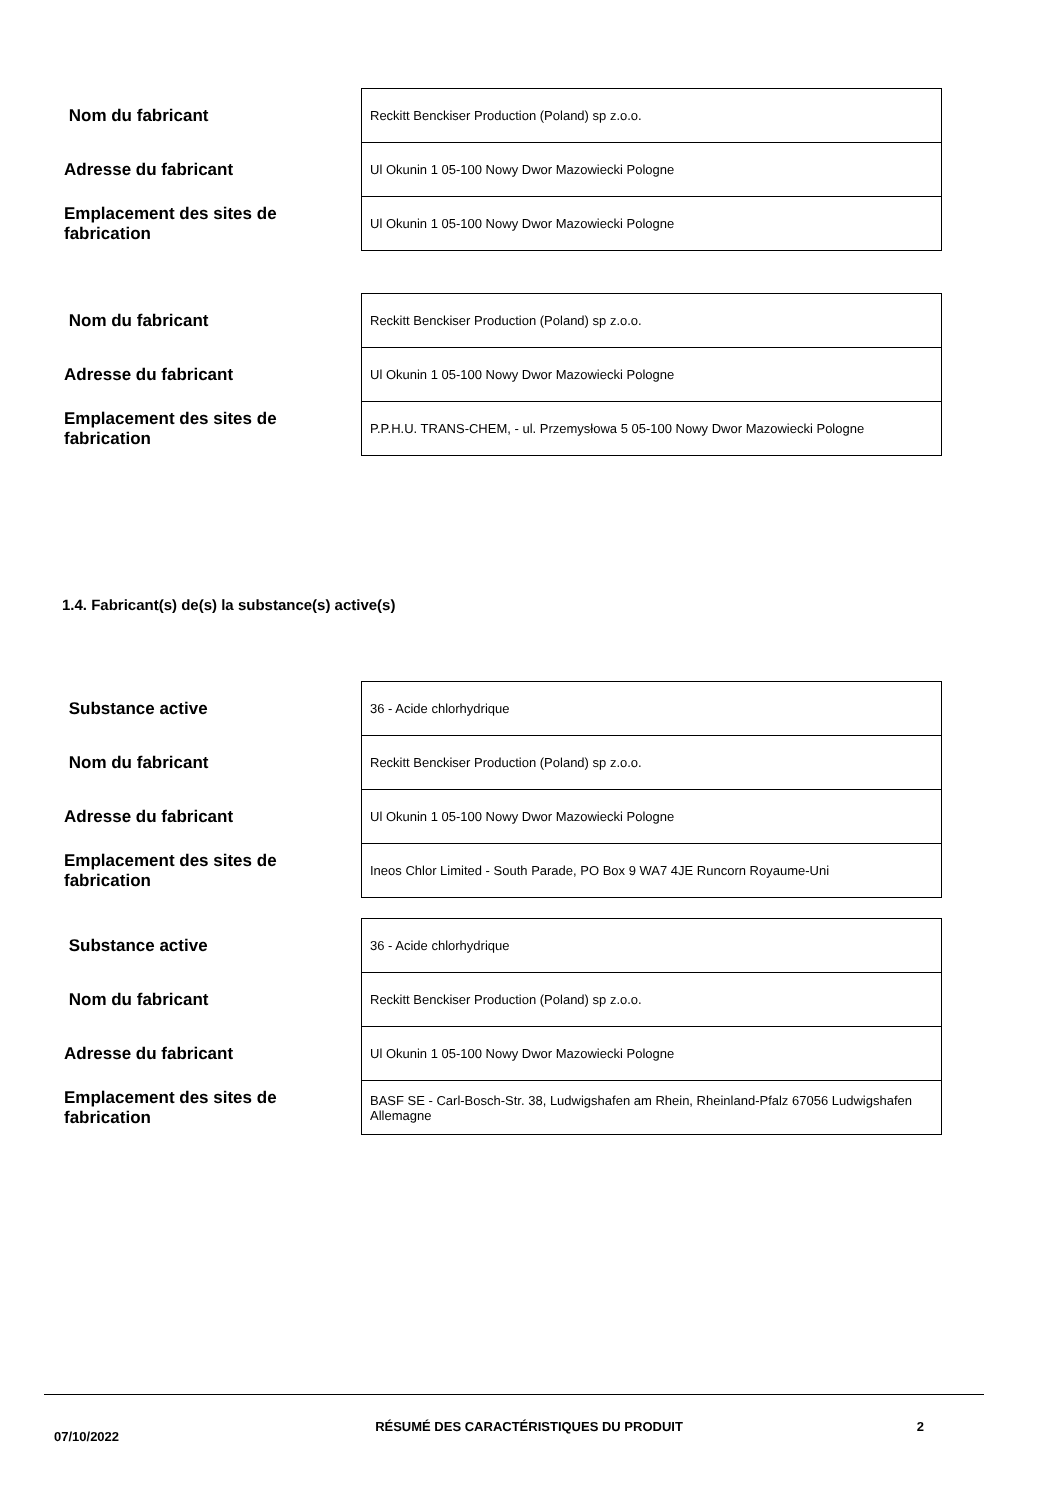| Nom du fabricant | Reckitt Benckiser Production (Poland) sp z.o.o. |
| Adresse du fabricant | Ul Okunin 1 05-100 Nowy Dwor Mazowiecki Pologne |
| Emplacement des sites de fabrication | Ul Okunin 1 05-100 Nowy Dwor Mazowiecki Pologne |
| Nom du fabricant | Reckitt Benckiser Production (Poland) sp z.o.o. |
| Adresse du fabricant | Ul Okunin 1 05-100 Nowy Dwor Mazowiecki Pologne |
| Emplacement des sites de fabrication | P.P.H.U. TRANS-CHEM, - ul. Przemysłowa 5 05-100 Nowy Dwor Mazowiecki Pologne |
1.4. Fabricant(s) de(s) la substance(s) active(s)
| Substance active | 36 - Acide chlorhydrique |
| Nom du fabricant | Reckitt Benckiser Production (Poland) sp z.o.o. |
| Adresse du fabricant | Ul Okunin 1 05-100 Nowy Dwor Mazowiecki Pologne |
| Emplacement des sites de fabrication | Ineos Chlor Limited - South Parade, PO Box 9 WA7 4JE Runcorn Royaume-Uni |
| Substance active | 36 - Acide chlorhydrique |
| Nom du fabricant | Reckitt Benckiser Production (Poland) sp z.o.o. |
| Adresse du fabricant | Ul Okunin 1 05-100 Nowy Dwor Mazowiecki Pologne |
| Emplacement des sites de fabrication | BASF SE - Carl-Bosch-Str. 38, Ludwigshafen am Rhein, Rheinland-Pfalz 67056 Ludwigshafen Allemagne |
07/10/2022
RÉSUMÉ DES CARACTÉRISTIQUES DU PRODUIT 2